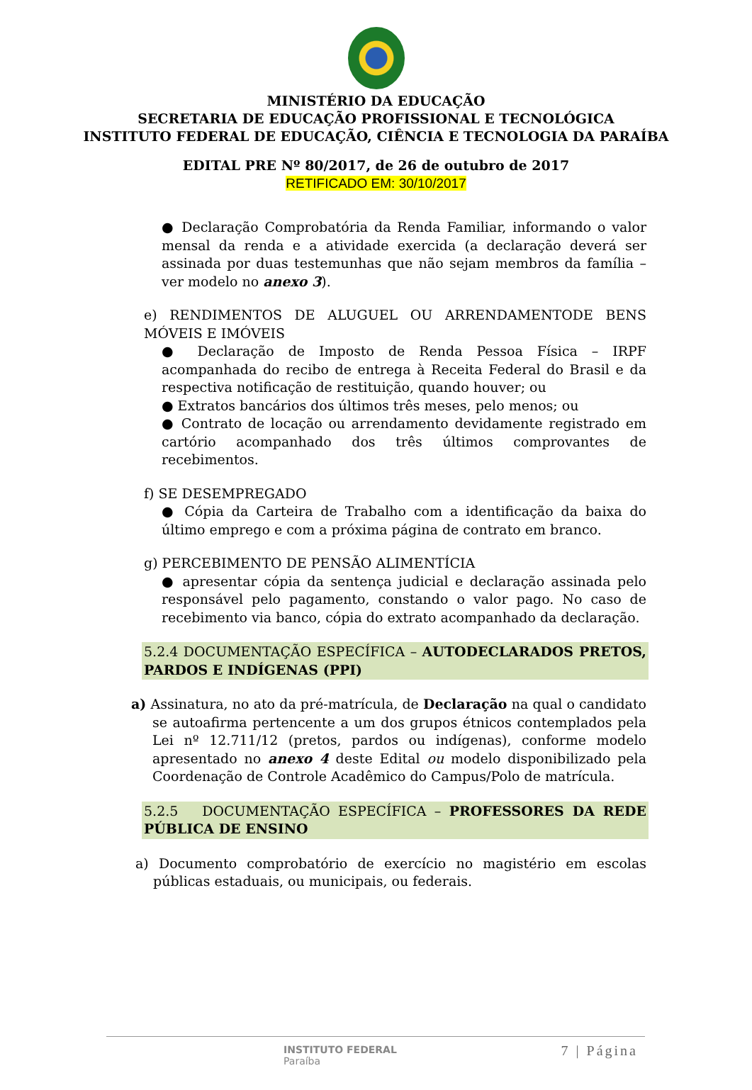MINISTÉRIO DA EDUCAÇÃO
SECRETARIA DE EDUCAÇÃO PROFISSIONAL E TECNOLÓGICA
INSTITUTO FEDERAL DE EDUCAÇÃO, CIÊNCIA E TECNOLOGIA DA PARAÍBA
EDITAL PRE Nº 80/2017, de 26 de outubro de 2017
RETIFICADO EM: 30/10/2017
● Declaração Comprobatória da Renda Familiar, informando o valor mensal da renda e a atividade exercida (a declaração deverá ser assinada por duas testemunhas que não sejam membros da família – ver modelo no anexo 3).
e) RENDIMENTOS DE ALUGUEL OU ARRENDAMENTODE BENS MÓVEIS E IMÓVEIS
● Declaração de Imposto de Renda Pessoa Física – IRPF acompanhada do recibo de entrega à Receita Federal do Brasil e da respectiva notificação de restituição, quando houver; ou
● Extratos bancários dos últimos três meses, pelo menos; ou
● Contrato de locação ou arrendamento devidamente registrado em cartório acompanhado dos três últimos comprovantes de recebimentos.
f) SE DESEMPREGADO
● Cópia da Carteira de Trabalho com a identificação da baixa do último emprego e com a próxima página de contrato em branco.
g) PERCEBIMENTO DE PENSÃO ALIMENTÍCIA
● apresentar cópia da sentença judicial e declaração assinada pelo responsável pelo pagamento, constando o valor pago. No caso de recebimento via banco, cópia do extrato acompanhado da declaração.
5.2.4 DOCUMENTAÇÃO ESPECÍFICA – AUTODECLARADOS PRETOS, PARDOS E INDÍGENAS (PPI)
a) Assinatura, no ato da pré-matrícula, de Declaração na qual o candidato se autoafirma pertencente a um dos grupos étnicos contemplados pela Lei nº 12.711/12 (pretos, pardos ou indígenas), conforme modelo apresentado no anexo 4 deste Edital ou modelo disponibilizado pela Coordenação de Controle Acadêmico do Campus/Polo de matrícula.
5.2.5 DOCUMENTAÇÃO ESPECÍFICA – PROFESSORES DA REDE PÚBLICA DE ENSINO
a) Documento comprobatório de exercício no magistério em escolas públicas estaduais, ou municipais, ou federais.
INSTITUTO FEDERAL
Paraíba
7 | Página